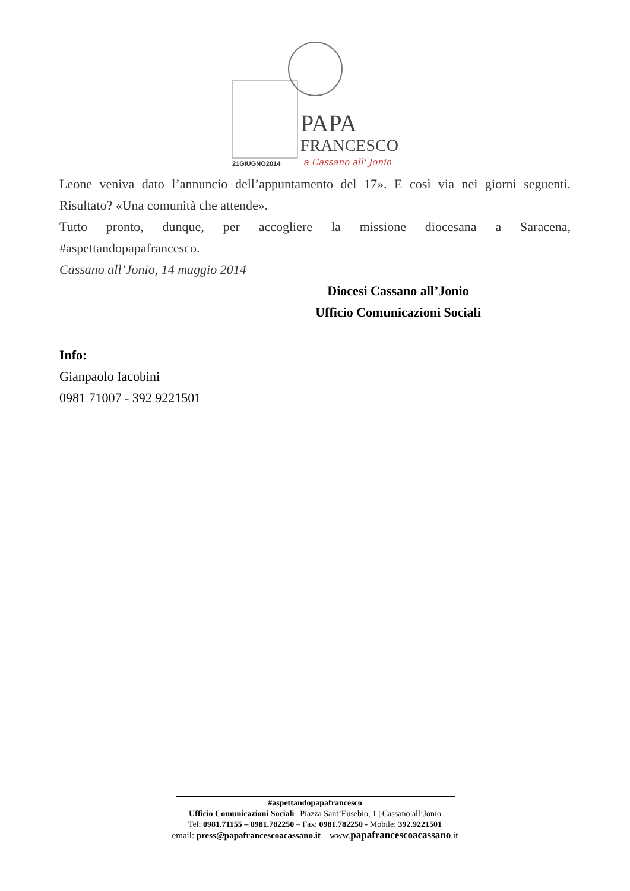PAPA
FRANCESCO
21GIUGNO2014
a Cassano all' Jonio
Leone veniva dato l’annuncio dell’appuntamento del 17». E così via nei giorni seguenti. Risultato? «Una comunità che attende».
Tutto pronto, dunque, per accogliere la missione diocesana a Saracena, #aspettandopapafrancesco.
Cassano all’Jonio, 14 maggio 2014
Diocesi Cassano all’Jonio
Ufficio Comunicazioni Sociali
Info:
Gianpaolo Iacobini
0981 71007 - 392 9221501
#aspettandopapafrancesco
Ufficio Comunicazioni Sociali | Piazza Sant’Eusebio, 1 | Cassano all’Jonio
Tel: 0981.71155 – 0981.782250 – Fax: 0981.782250 - Mobile: 392.9221501
email: press@papafrancescoacassano.it – www.papafrancescoacassano.it